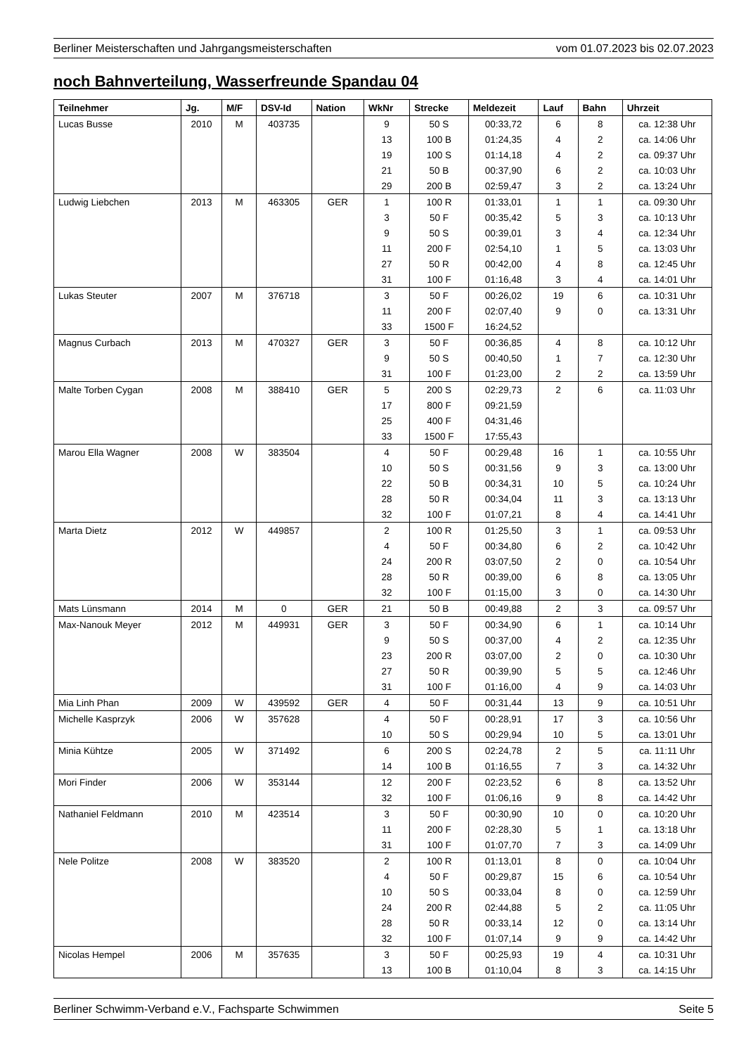Berliner Meisterschaften und Jahrgangsmeisterschaften vom 01.07.2023 bis 02.07.2023
noch Bahnverteilung, Wasserfreunde Spandau 04
| Teilnehmer | Jg. | M/F | DSV-Id | Nation | WkNr | Strecke | Meldezeit | Lauf | Bahn | Uhrzeit |
| --- | --- | --- | --- | --- | --- | --- | --- | --- | --- | --- |
| Lucas Busse | 2010 | M | 403735 | | 9 | 50 S | 00:33,72 | 6 | 8 | ca. 12:38 Uhr |
| | | | | | 13 | 100 B | 01:24,35 | 4 | 2 | ca. 14:06 Uhr |
| | | | | | 19 | 100 S | 01:14,18 | 4 | 2 | ca. 09:37 Uhr |
| | | | | | 21 | 50 B | 00:37,90 | 6 | 2 | ca. 10:03 Uhr |
| | | | | | 29 | 200 B | 02:59,47 | 3 | 2 | ca. 13:24 Uhr |
| Ludwig Liebchen | 2013 | M | 463305 | GER | 1 | 100 R | 01:33,01 | 1 | 1 | ca. 09:30 Uhr |
| | | | | | 3 | 50 F | 00:35,42 | 5 | 3 | ca. 10:13 Uhr |
| | | | | | 9 | 50 S | 00:39,01 | 3 | 4 | ca. 12:34 Uhr |
| | | | | | 11 | 200 F | 02:54,10 | 1 | 5 | ca. 13:03 Uhr |
| | | | | | 27 | 50 R | 00:42,00 | 4 | 8 | ca. 12:45 Uhr |
| | | | | | 31 | 100 F | 01:16,48 | 3 | 4 | ca. 14:01 Uhr |
| Lukas Steuter | 2007 | M | 376718 | | 3 | 50 F | 00:26,02 | 19 | 6 | ca. 10:31 Uhr |
| | | | | | 11 | 200 F | 02:07,40 | 9 | 0 | ca. 13:31 Uhr |
| | | | | | 33 | 1500 F | 16:24,52 | | | |
| Magnus Curbach | 2013 | M | 470327 | GER | 3 | 50 F | 00:36,85 | 4 | 8 | ca. 10:12 Uhr |
| | | | | | 9 | 50 S | 00:40,50 | 1 | 7 | ca. 12:30 Uhr |
| | | | | | 31 | 100 F | 01:23,00 | 2 | 2 | ca. 13:59 Uhr |
| Malte Torben Cygan | 2008 | M | 388410 | GER | 5 | 200 S | 02:29,73 | 2 | 6 | ca. 11:03 Uhr |
| | | | | | 17 | 800 F | 09:21,59 | | | |
| | | | | | 25 | 400 F | 04:31,46 | | | |
| | | | | | 33 | 1500 F | 17:55,43 | | | |
| Marou Ella Wagner | 2008 | W | 383504 | | 4 | 50 F | 00:29,48 | 16 | 1 | ca. 10:55 Uhr |
| | | | | | 10 | 50 S | 00:31,56 | 9 | 3 | ca. 13:00 Uhr |
| | | | | | 22 | 50 B | 00:34,31 | 10 | 5 | ca. 10:24 Uhr |
| | | | | | 28 | 50 R | 00:34,04 | 11 | 3 | ca. 13:13 Uhr |
| | | | | | 32 | 100 F | 01:07,21 | 8 | 4 | ca. 14:41 Uhr |
| Marta Dietz | 2012 | W | 449857 | | 2 | 100 R | 01:25,50 | 3 | 1 | ca. 09:53 Uhr |
| | | | | | 4 | 50 F | 00:34,80 | 6 | 2 | ca. 10:42 Uhr |
| | | | | | 24 | 200 R | 03:07,50 | 2 | 0 | ca. 10:54 Uhr |
| | | | | | 28 | 50 R | 00:39,00 | 6 | 8 | ca. 13:05 Uhr |
| | | | | | 32 | 100 F | 01:15,00 | 3 | 0 | ca. 14:30 Uhr |
| Mats Lünsmann | 2014 | M | 0 | GER | 21 | 50 B | 00:49,88 | 2 | 3 | ca. 09:57 Uhr |
| Max-Nanouk Meyer | 2012 | M | 449931 | GER | 3 | 50 F | 00:34,90 | 6 | 1 | ca. 10:14 Uhr |
| | | | | | 9 | 50 S | 00:37,00 | 4 | 2 | ca. 12:35 Uhr |
| | | | | | 23 | 200 R | 03:07,00 | 2 | 0 | ca. 10:30 Uhr |
| | | | | | 27 | 50 R | 00:39,90 | 5 | 5 | ca. 12:46 Uhr |
| | | | | | 31 | 100 F | 01:16,00 | 4 | 9 | ca. 14:03 Uhr |
| Mia Linh Phan | 2009 | W | 439592 | GER | 4 | 50 F | 00:31,44 | 13 | 9 | ca. 10:51 Uhr |
| Michelle Kasprzyk | 2006 | W | 357628 | | 4 | 50 F | 00:28,91 | 17 | 3 | ca. 10:56 Uhr |
| | | | | | 10 | 50 S | 00:29,94 | 10 | 5 | ca. 13:01 Uhr |
| Minia Kühtze | 2005 | W | 371492 | | 6 | 200 S | 02:24,78 | 2 | 5 | ca. 11:11 Uhr |
| | | | | | 14 | 100 B | 01:16,55 | 7 | 3 | ca. 14:32 Uhr |
| Mori Finder | 2006 | W | 353144 | | 12 | 200 F | 02:23,52 | 6 | 8 | ca. 13:52 Uhr |
| | | | | | 32 | 100 F | 01:06,16 | 9 | 8 | ca. 14:42 Uhr |
| Nathaniel Feldmann | 2010 | M | 423514 | | 3 | 50 F | 00:30,90 | 10 | 0 | ca. 10:20 Uhr |
| | | | | | 11 | 200 F | 02:28,30 | 5 | 1 | ca. 13:18 Uhr |
| | | | | | 31 | 100 F | 01:07,70 | 7 | 3 | ca. 14:09 Uhr |
| Nele Politze | 2008 | W | 383520 | | 2 | 100 R | 01:13,01 | 8 | 0 | ca. 10:04 Uhr |
| | | | | | 4 | 50 F | 00:29,87 | 15 | 6 | ca. 10:54 Uhr |
| | | | | | 10 | 50 S | 00:33,04 | 8 | 0 | ca. 12:59 Uhr |
| | | | | | 24 | 200 R | 02:44,88 | 5 | 2 | ca. 11:05 Uhr |
| | | | | | 28 | 50 R | 00:33,14 | 12 | 0 | ca. 13:14 Uhr |
| | | | | | 32 | 100 F | 01:07,14 | 9 | 9 | ca. 14:42 Uhr |
| Nicolas Hempel | 2006 | M | 357635 | | 3 | 50 F | 00:25,93 | 19 | 4 | ca. 10:31 Uhr |
| | | | | | 13 | 100 B | 01:10,04 | 8 | 3 | ca. 14:15 Uhr |
Berliner Schwimm-Verband e.V., Fachsparte Schwimmen Seite 5